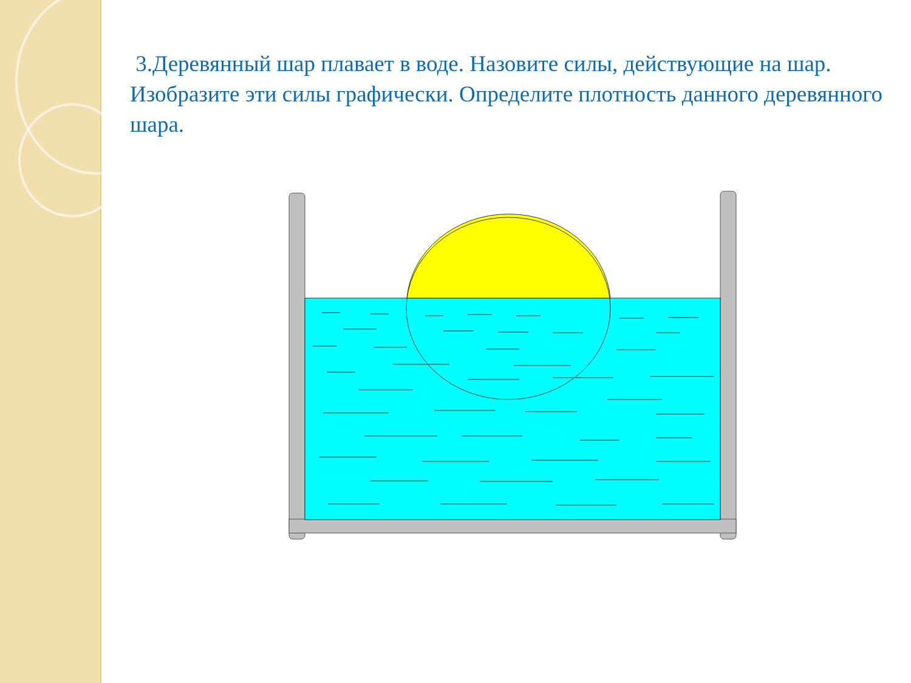3.Деревянный шар плавает в воде. Назовите силы, действующие на шар. Изобразите эти силы графически. Определите плотность данного деревянного шара.